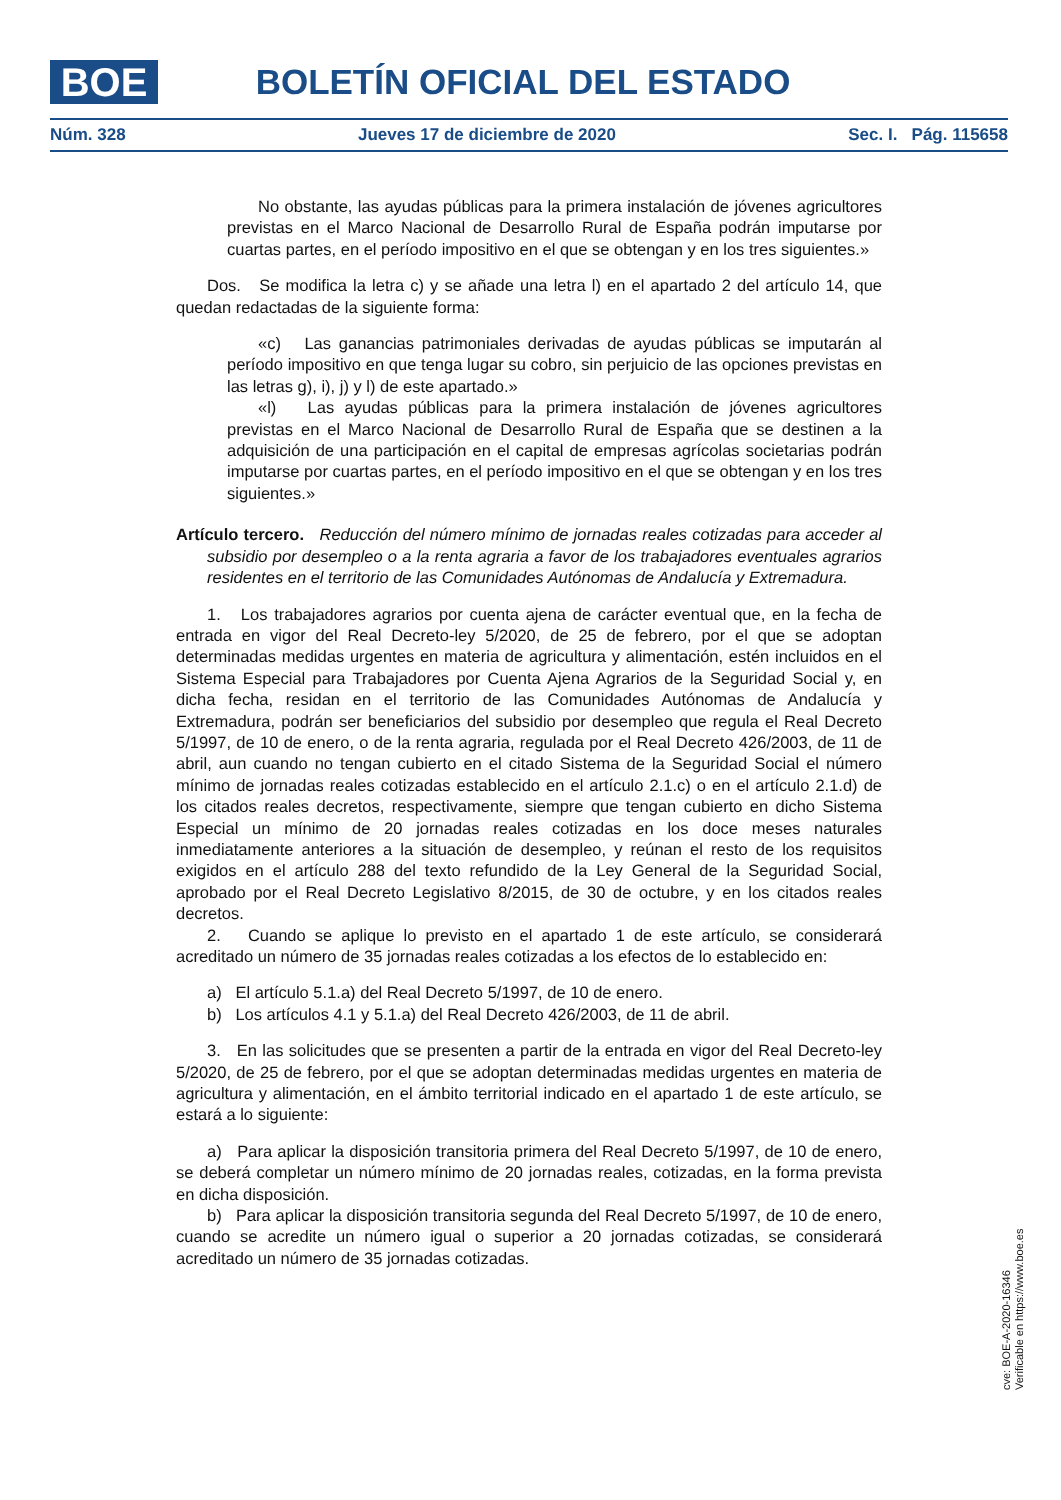BOE BOLETÍN OFICIAL DEL ESTADO
Núm. 328 Jueves 17 de diciembre de 2020 Sec. I. Pág. 115658
No obstante, las ayudas públicas para la primera instalación de jóvenes agricultores previstas en el Marco Nacional de Desarrollo Rural de España podrán imputarse por cuartas partes, en el período impositivo en el que se obtengan y en los tres siguientes.»
Dos. Se modifica la letra c) y se añade una letra l) en el apartado 2 del artículo 14, que quedan redactadas de la siguiente forma:
«c) Las ganancias patrimoniales derivadas de ayudas públicas se imputarán al período impositivo en que tenga lugar su cobro, sin perjuicio de las opciones previstas en las letras g), i), j) y l) de este apartado.»
«l) Las ayudas públicas para la primera instalación de jóvenes agricultores previstas en el Marco Nacional de Desarrollo Rural de España que se destinen a la adquisición de una participación en el capital de empresas agrícolas societarias podrán imputarse por cuartas partes, en el período impositivo en el que se obtengan y en los tres siguientes.»
Artículo tercero. Reducción del número mínimo de jornadas reales cotizadas para acceder al subsidio por desempleo o a la renta agraria a favor de los trabajadores eventuales agrarios residentes en el territorio de las Comunidades Autónomas de Andalucía y Extremadura.
1. Los trabajadores agrarios por cuenta ajena de carácter eventual que, en la fecha de entrada en vigor del Real Decreto-ley 5/2020, de 25 de febrero, por el que se adoptan determinadas medidas urgentes en materia de agricultura y alimentación, estén incluidos en el Sistema Especial para Trabajadores por Cuenta Ajena Agrarios de la Seguridad Social y, en dicha fecha, residan en el territorio de las Comunidades Autónomas de Andalucía y Extremadura, podrán ser beneficiarios del subsidio por desempleo que regula el Real Decreto 5/1997, de 10 de enero, o de la renta agraria, regulada por el Real Decreto 426/2003, de 11 de abril, aun cuando no tengan cubierto en el citado Sistema de la Seguridad Social el número mínimo de jornadas reales cotizadas establecido en el artículo 2.1.c) o en el artículo 2.1.d) de los citados reales decretos, respectivamente, siempre que tengan cubierto en dicho Sistema Especial un mínimo de 20 jornadas reales cotizadas en los doce meses naturales inmediatamente anteriores a la situación de desempleo, y reúnan el resto de los requisitos exigidos en el artículo 288 del texto refundido de la Ley General de la Seguridad Social, aprobado por el Real Decreto Legislativo 8/2015, de 30 de octubre, y en los citados reales decretos.
2. Cuando se aplique lo previsto en el apartado 1 de este artículo, se considerará acreditado un número de 35 jornadas reales cotizadas a los efectos de lo establecido en:
a) El artículo 5.1.a) del Real Decreto 5/1997, de 10 de enero.
b) Los artículos 4.1 y 5.1.a) del Real Decreto 426/2003, de 11 de abril.
3. En las solicitudes que se presenten a partir de la entrada en vigor del Real Decreto-ley 5/2020, de 25 de febrero, por el que se adoptan determinadas medidas urgentes en materia de agricultura y alimentación, en el ámbito territorial indicado en el apartado 1 de este artículo, se estará a lo siguiente:
a) Para aplicar la disposición transitoria primera del Real Decreto 5/1997, de 10 de enero, se deberá completar un número mínimo de 20 jornadas reales, cotizadas, en la forma prevista en dicha disposición.
b) Para aplicar la disposición transitoria segunda del Real Decreto 5/1997, de 10 de enero, cuando se acredite un número igual o superior a 20 jornadas cotizadas, se considerará acreditado un número de 35 jornadas cotizadas.
cve: BOE-A-2020-16346
Verificable en https://www.boe.es